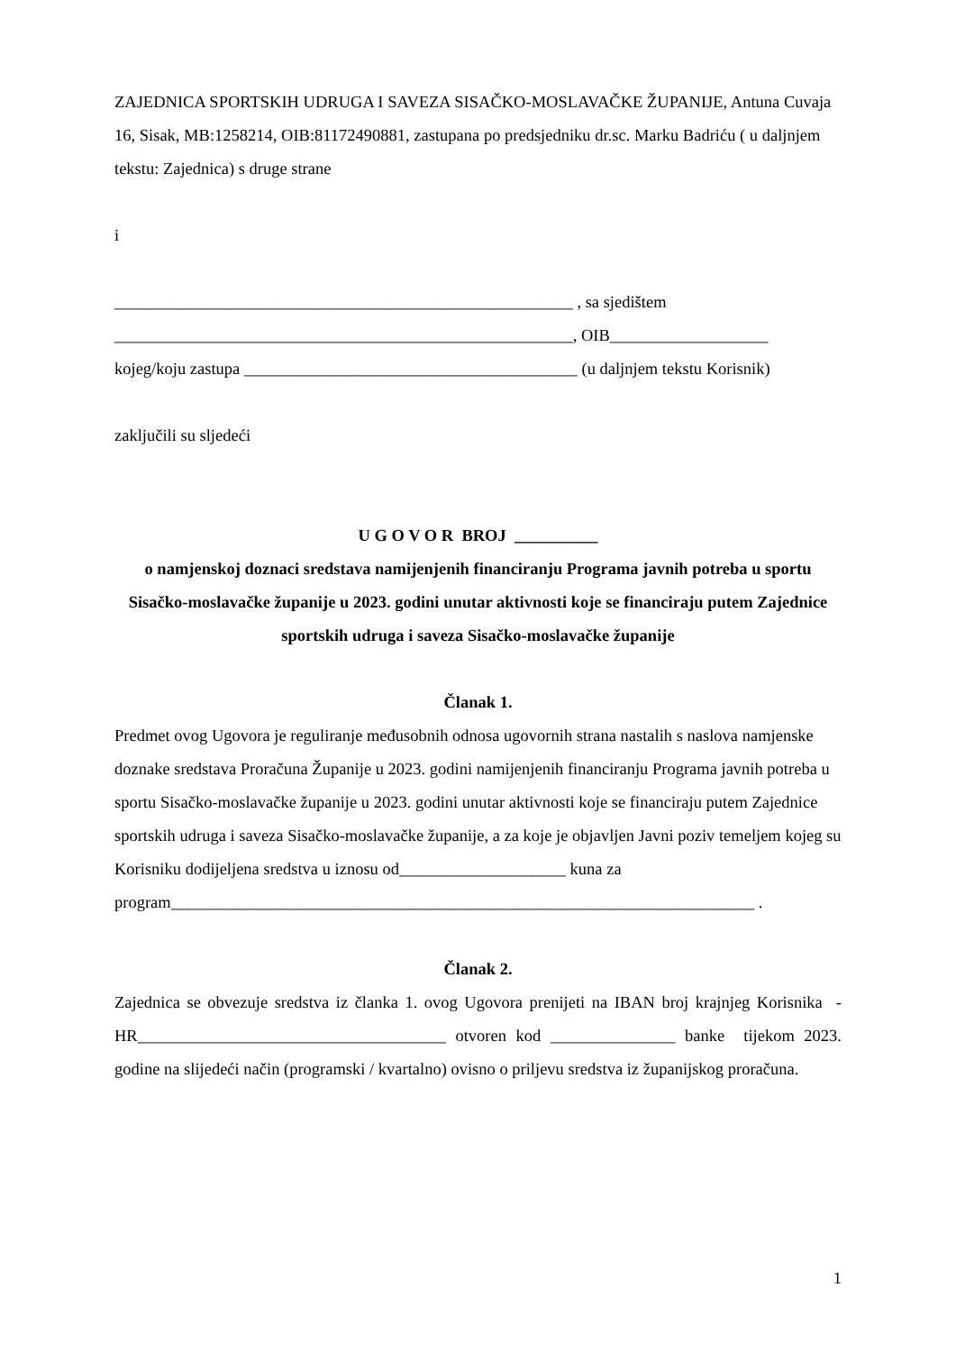ZAJEDNICA SPORTSKIH UDRUGA I SAVEZA SISAČKO-MOSLAVAČKE ŽUPANIJE, Antuna Cuvaja 16, Sisak, MB:1258214, OIB:81172490881, zastupana po predsjedniku dr.sc. Marku Badriću ( u daljnjem tekstu: Zajednica) s druge strane
i
_______________________________________________________ , sa sjedištem
_______________________________________________________, OIB___________________
kojeg/koju zastupa ________________________________________ (u daljnjem tekstu Korisnik)
zaključili su sljedeći
U G O V O R BROJ __________
o namjenskoj doznaci sredstava namijenjenih financiranju Programa javnih potreba u sportu Sisačko-moslavačke županije u 2023. godini unutar aktivnosti koje se financiraju putem Zajednice sportskih udruga i saveza Sisačko-moslavačke županije
Članak 1.
Predmet ovog Ugovora je reguliranje međusobnih odnosa ugovornih strana nastalih s naslova namjenske doznake sredstava Proračuna Županije u 2023. godini namijenjenih financiranju Programa javnih potreba u sportu Sisačko-moslavačke županije u 2023. godini unutar aktivnosti koje se financiraju putem Zajednice sportskih udruga i saveza Sisačko-moslavačke županije, a za koje je objavljen Javni poziv temeljem kojeg su Korisniku dodijeljena sredstva u iznosu od____________________ kuna za
program______________________________________________________________________ .
Članak 2.
Zajednica se obvezuje sredstva iz članka 1. ovog Ugovora prenijeti na IBAN broj krajnjeg Korisnika - HR_____________________________________ otvoren kod _______________ banke tijekom 2023. godine na slijedeći način (programski / kvartalno) ovisno o priljevu sredstva iz županijskog proračuna.
1